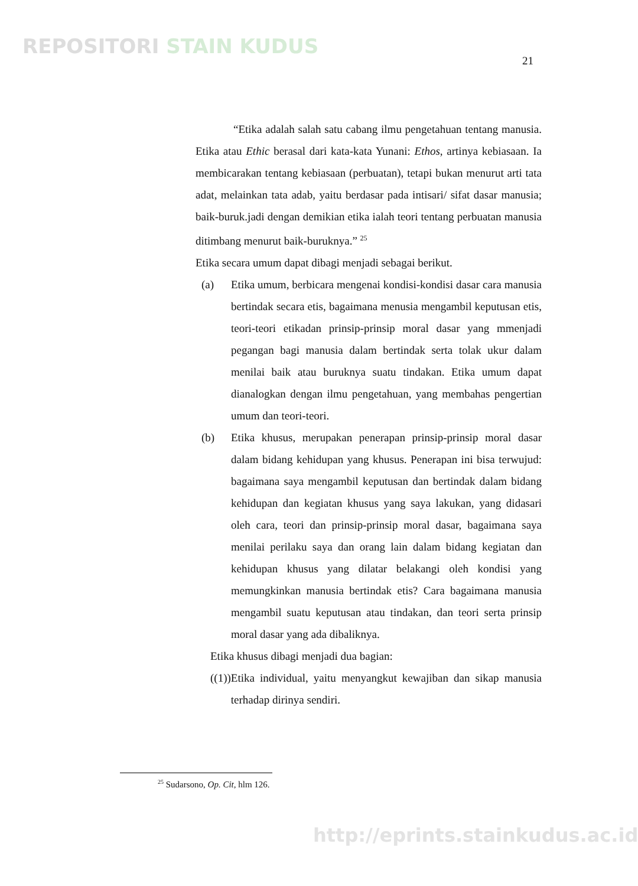REPOSITORI STAIN KUDUS
21
“Etika adalah salah satu cabang ilmu pengetahuan tentang manusia. Etika atau Ethic berasal dari kata-kata Yunani: Ethos, artinya kebiasaan. Ia membicarakan tentang kebiasaan (perbuatan), tetapi bukan menurut arti tata adat, melainkan tata adab, yaitu berdasar pada intisari/ sifat dasar manusia; baik-buruk.jadi dengan demikian etika ialah teori tentang perbuatan manusia ditimbang menurut baik-buruknya.” <sup>25</sup>
Etika secara umum dapat dibagi menjadi sebagai berikut.
(a) Etika umum, berbicara mengenai kondisi-kondisi dasar cara manusia bertindak secara etis, bagaimana menusia mengambil keputusan etis, teori-teori etikadan prinsip-prinsip moral dasar yang mmenjadi pegangan bagi manusia dalam bertindak serta tolak ukur dalam menilai baik atau buruknya suatu tindakan. Etika umum dapat dianalogkan dengan ilmu pengetahuan, yang membahas pengertian umum dan teori-teori.
(b) Etika khusus, merupakan penerapan prinsip-prinsip moral dasar dalam bidang kehidupan yang khusus. Penerapan ini bisa terwujud: bagaimana saya mengambil keputusan dan bertindak dalam bidang kehidupan dan kegiatan khusus yang saya lakukan, yang didasari oleh cara, teori dan prinsip-prinsip moral dasar, bagaimana saya menilai perilaku saya dan orang lain dalam bidang kegiatan dan kehidupan khusus yang dilatar belakangi oleh kondisi yang memungkinkan manusia bertindak etis? Cara bagaimana manusia mengambil suatu keputusan atau tindakan, dan teori serta prinsip moral dasar yang ada dibaliknya.
Etika khusus dibagi menjadi dua bagian:
((1)) Etika individual, yaitu menyangkut kewajiban dan sikap manusia terhadap dirinya sendiri.
<sup>25</sup> Sudarsono, Op. Cit, hlm 126.
http://eprints.stainkudus.ac.id